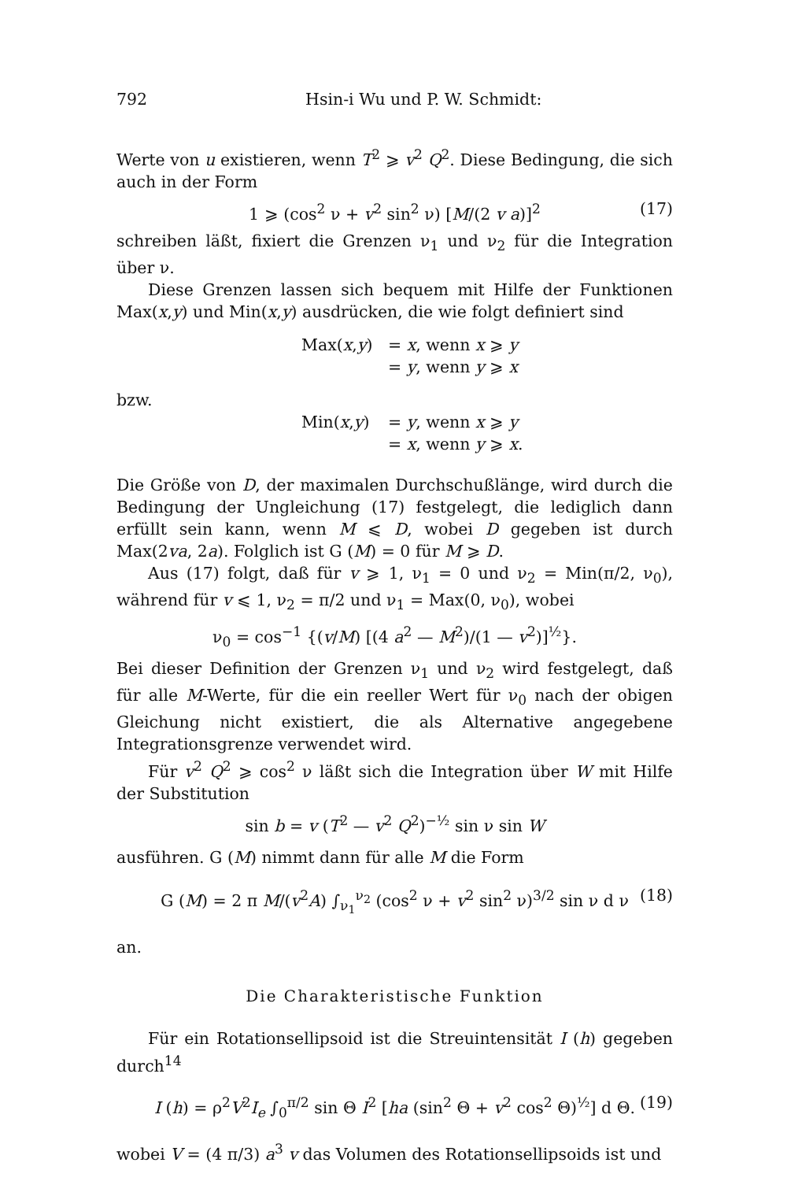792 Hsin-i Wu und P. W. Schmidt:
Werte von u existieren, wenn T<sup>2</sup> ⩾ v<sup>2</sup> Q<sup>2</sup>. Diese Bedingung, die sich auch in der Form
1 ⩾ (cos<sup>2</sup> ν + v<sup>2</sup> sin<sup>2</sup> ν) [M/(2 v a)]<sup>2</sup> (17)
schreiben läßt, fixiert die Grenzen ν<sub>1</sub> und ν<sub>2</sub> für die Integration über ν.
Diese Grenzen lassen sich bequem mit Hilfe der Funktionen Max(x,y) und Min(x,y) ausdrücken, die wie folgt definiert sind
Max(x,y) = x, wenn x ⩾ y
= y, wenn y ⩾ x
bzw.
Min(x,y) = y, wenn x ⩾ y
= x, wenn y ⩾ x.
Die Größe von D, der maximalen Durchschußlänge, wird durch die Bedingung der Ungleichung (17) festgelegt, die lediglich dann erfüllt sein kann, wenn M ⩽ D, wobei D gegeben ist durch Max(2va, 2a). Folglich ist G (M) = 0 für M ⩾ D.
Aus (17) folgt, daß für v ⩾ 1, ν<sub>1</sub> = 0 und ν<sub>2</sub> = Min(π/2, ν<sub>0</sub>), während für v ⩽ 1, ν<sub>2</sub> = π/2 und ν<sub>1</sub> = Max(0, ν<sub>0</sub>), wobei
ν<sub>0</sub> = cos<sup>−1</sup> {(v/M) [(4 a<sup>2</sup> — M<sup>2</sup>)/(1 — v<sup>2</sup>)]<sup>½</sup>}.
Bei dieser Definition der Grenzen ν<sub>1</sub> und ν<sub>2</sub> wird festgelegt, daß für alle M-Werte, für die ein reeller Wert für ν<sub>0</sub> nach der obigen Gleichung nicht existiert, die als Alternative angegebene Integrationsgrenze verwendet wird.
Für v<sup>2</sup> Q<sup>2</sup> ⩾ cos<sup>2</sup> ν läßt sich die Integration über W mit Hilfe der Substitution
sin b = v (T<sup>2</sup> — v<sup>2</sup> Q<sup>2</sup>)<sup>−½</sup> sin ν sin W
ausführen. G (M) nimmt dann für alle M die Form
G (M) = 2 π M/(v<sup>2</sup>A) ∫<sub>ν<sub>1</sub></sub><sup>ν<sub>2</sub></sup> (cos<sup>2</sup> ν + v<sup>2</sup> sin<sup>2</sup> ν)<sup>3/2</sup> sin ν d ν (18)
an.
Die Charakteristische Funktion
Für ein Rotationsellipsoid ist die Streuintensität I (h) gegeben durch<sup>14</sup>
I (h) = ρ<sup>2</sup>V<sup>2</sup>I<sub>e</sub> ∫<sub>0</sub><sup>π/2</sup> sin Θ I<sup>2</sup> [ha (sin<sup>2</sup> Θ + v<sup>2</sup> cos<sup>2</sup> Θ)<sup>½</sup>] d Θ. (19)
wobei V = (4 π/3) a<sup>3</sup> v das Volumen des Rotationsellipsoids ist und